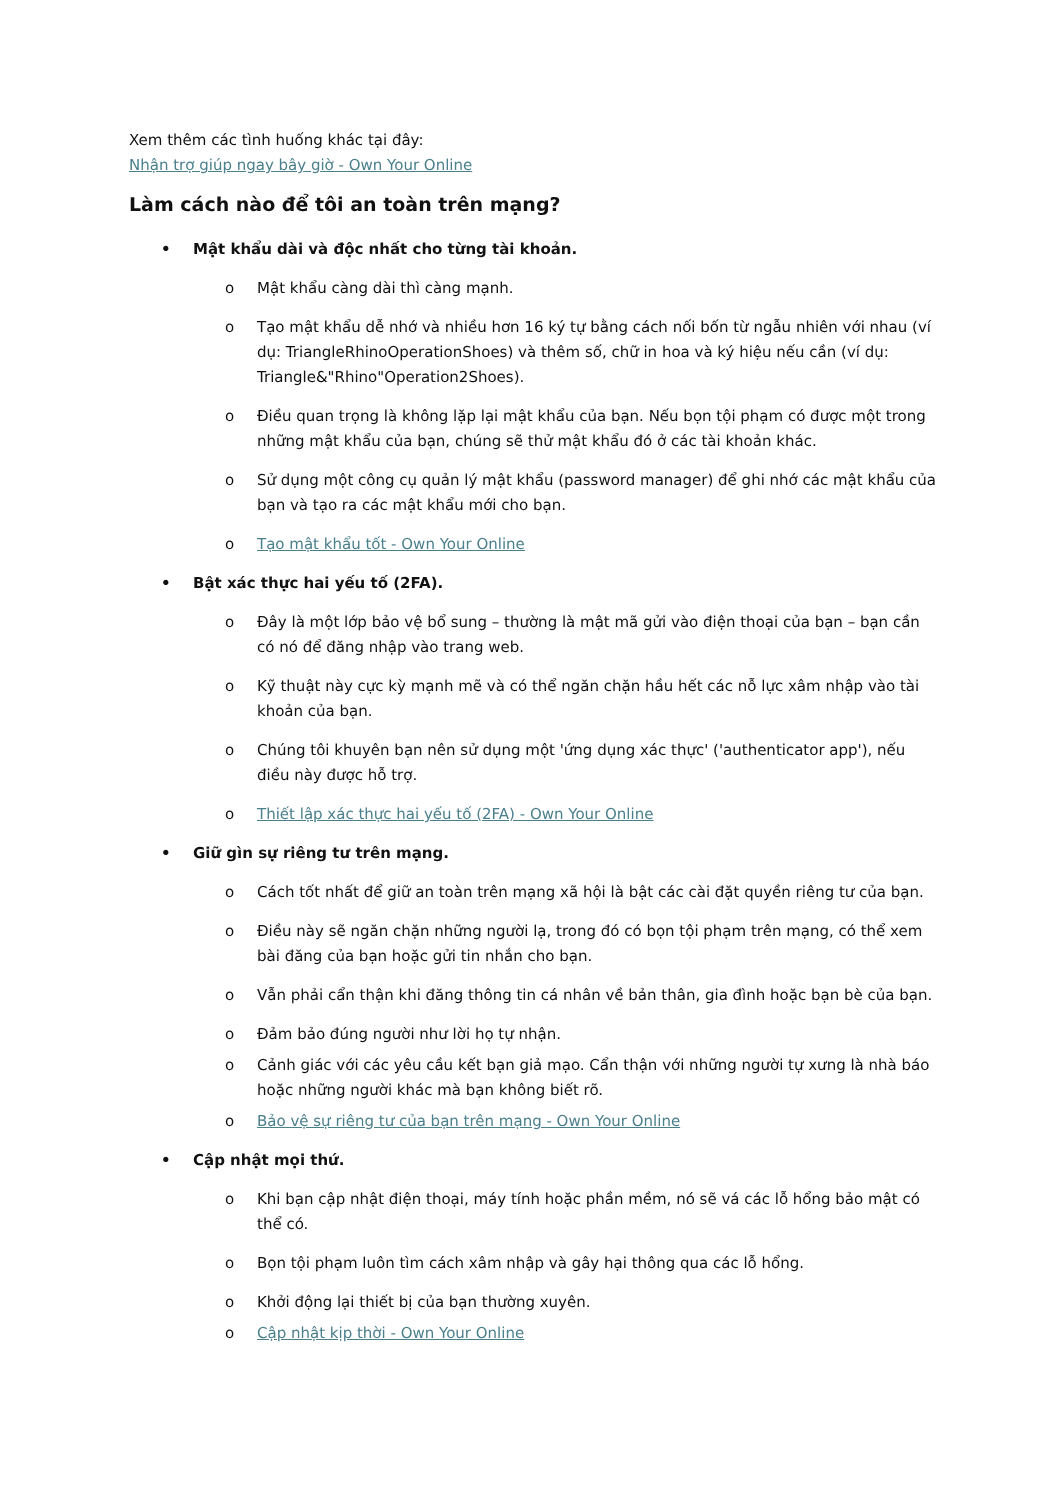Xem thêm các tình huống khác tại đây:
Nhận trợ giúp ngay bây giờ - Own Your Online
Làm cách nào để tôi an toàn trên mạng?
• Mật khẩu dài và độc nhất cho từng tài khoản.
o Mật khẩu càng dài thì càng mạnh.
o Tạo mật khẩu dễ nhớ và nhiều hơn 16 ký tự bằng cách nối bốn từ ngẫu nhiên với nhau (ví dụ: TriangleRhinoOperationShoes) và thêm số, chữ in hoa và ký hiệu nếu cần (ví dụ: Triangle&"Rhino"Operation2Shoes).
o Điều quan trọng là không lặp lại mật khẩu của bạn. Nếu bọn tội phạm có được một trong những mật khẩu của bạn, chúng sẽ thử mật khẩu đó ở các tài khoản khác.
o Sử dụng một công cụ quản lý mật khẩu (password manager) để ghi nhớ các mật khẩu của bạn và tạo ra các mật khẩu mới cho bạn.
o Tạo mật khẩu tốt - Own Your Online
• Bật xác thực hai yếu tố (2FA).
o Đây là một lớp bảo vệ bổ sung – thường là mật mã gửi vào điện thoại của bạn – bạn cần có nó để đăng nhập vào trang web.
o Kỹ thuật này cực kỳ mạnh mẽ và có thể ngăn chặn hầu hết các nỗ lực xâm nhập vào tài khoản của bạn.
o Chúng tôi khuyên bạn nên sử dụng một 'ứng dụng xác thực' ('authenticator app'), nếu điều này được hỗ trợ.
o Thiết lập xác thực hai yếu tố (2FA) - Own Your Online
• Giữ gìn sự riêng tư trên mạng.
o Cách tốt nhất để giữ an toàn trên mạng xã hội là bật các cài đặt quyền riêng tư của bạn.
o Điều này sẽ ngăn chặn những người lạ, trong đó có bọn tội phạm trên mạng, có thể xem bài đăng của bạn hoặc gửi tin nhắn cho bạn.
o Vẫn phải cẩn thận khi đăng thông tin cá nhân về bản thân, gia đình hoặc bạn bè của bạn.
o Đảm bảo đúng người như lời họ tự nhận.
o Cảnh giác với các yêu cầu kết bạn giả mạo. Cẩn thận với những người tự xưng là nhà báo hoặc những người khác mà bạn không biết rõ.
o Bảo vệ sự riêng tư của bạn trên mạng - Own Your Online
• Cập nhật mọi thứ.
o Khi bạn cập nhật điện thoại, máy tính hoặc phần mềm, nó sẽ vá các lỗ hổng bảo mật có thể có.
o Bọn tội phạm luôn tìm cách xâm nhập và gây hại thông qua các lỗ hổng.
o Khởi động lại thiết bị của bạn thường xuyên.
o Cập nhật kịp thời - Own Your Online